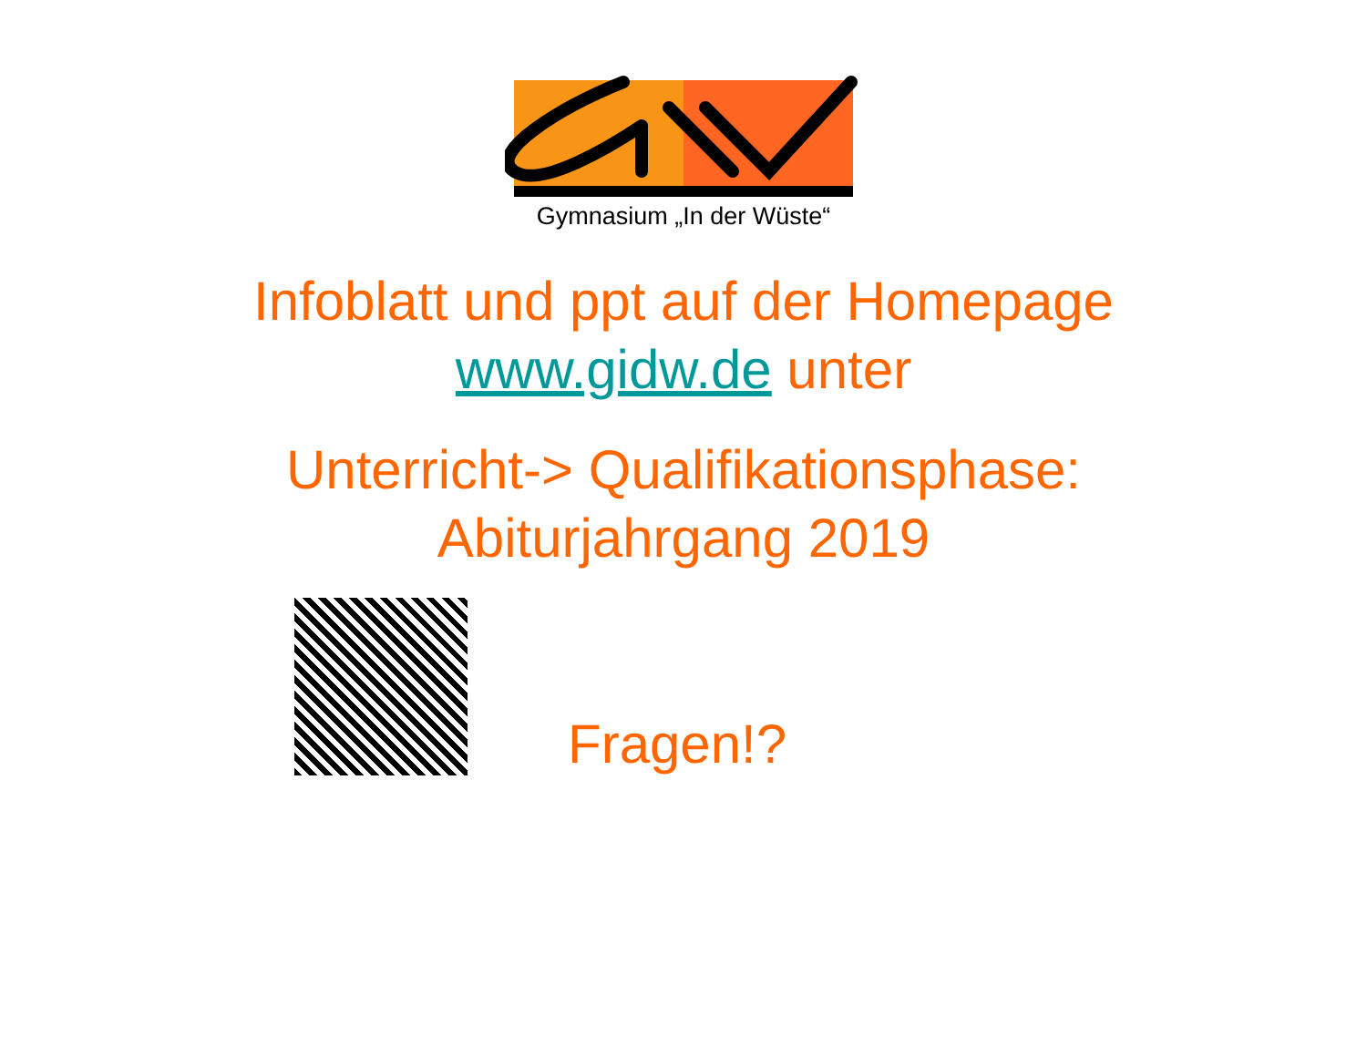Gymnasium „In der Wüste“
Infoblatt und ppt auf der Homepage
www.gidw.de unter
Unterricht-> Qualifikationsphase:
Abiturjahrgang 2019
Fragen!?